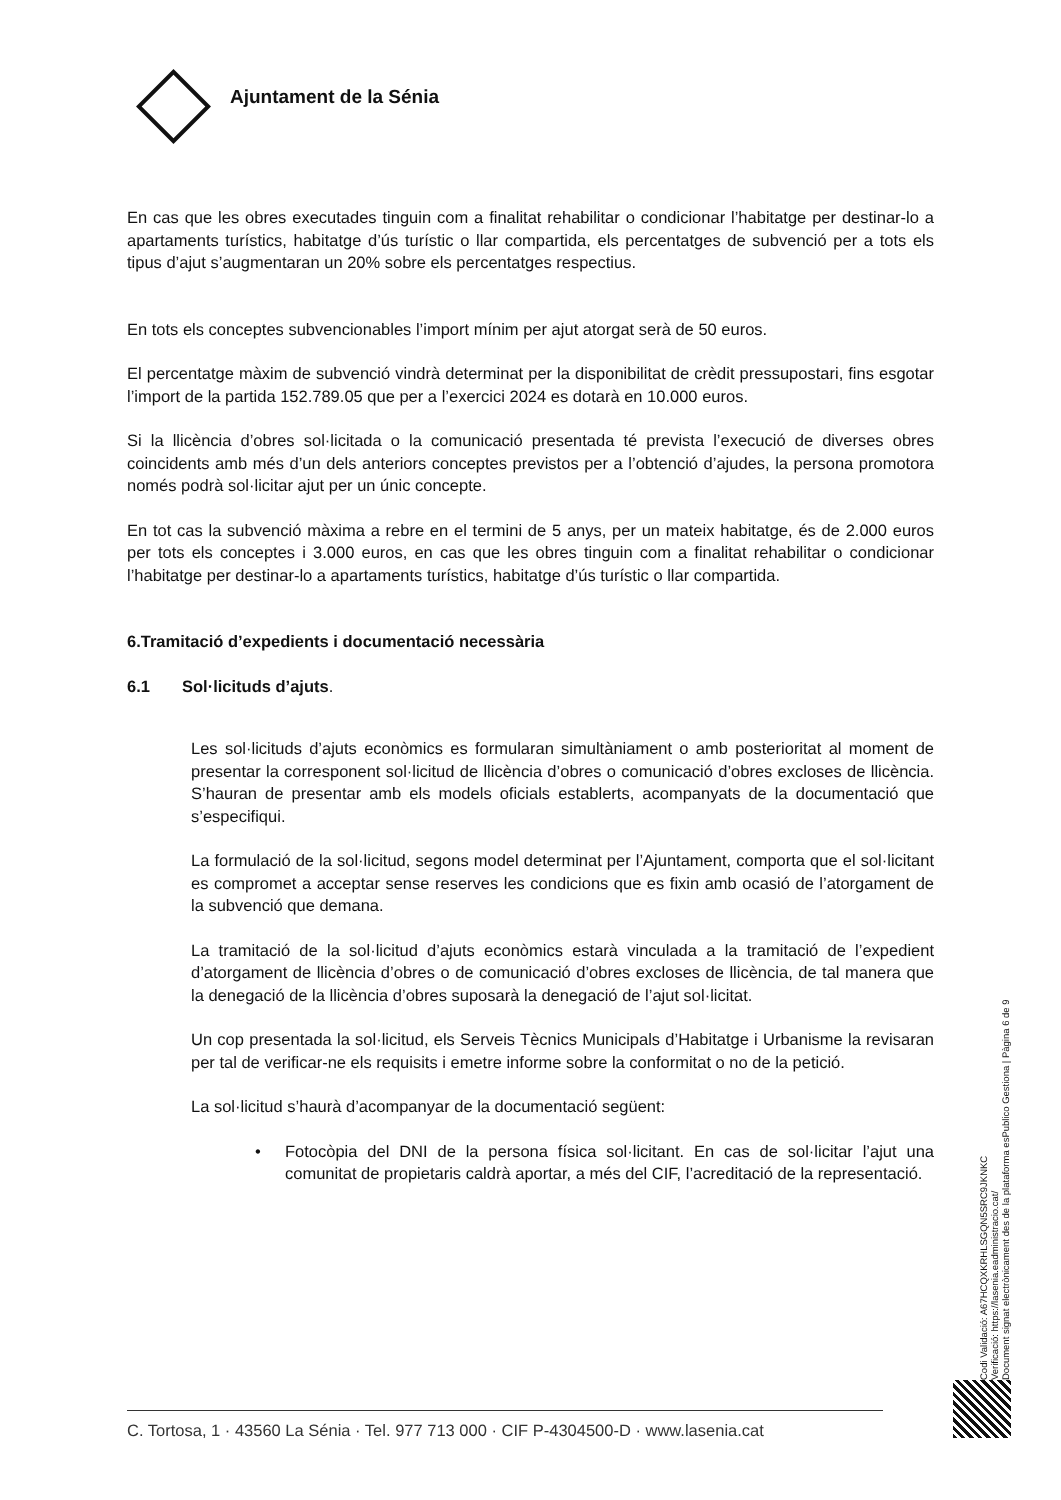Ajuntament de la Sénia
En cas que les obres executades tinguin com a finalitat rehabilitar o condicionar l’habitatge per destinar-lo a apartaments turístics, habitatge d’ús turístic o llar compartida, els percentatges de subvenció per a tots els tipus d’ajut s’augmentaran un 20% sobre els percentatges respectius.
En tots els conceptes subvencionables l’import mínim per ajut atorgat serà de 50 euros.
El percentatge màxim de subvenció vindrà determinat per la disponibilitat de crèdit pressupostari, fins esgotar l’import de la partida 152.789.05 que per a l’exercici 2024 es dotarà en 10.000 euros.
Si la llicència d’obres sol·licitada o la comunicació presentada té prevista l’execució de diverses obres coincidents amb més d’un dels anteriors conceptes previstos per a l’obtenció d’ajudes, la persona promotora només podrà sol·licitar ajut per un únic concepte.
En tot cas la subvenció màxima a rebre en el termini de 5 anys, per un mateix habitatge, és de 2.000 euros per tots els conceptes i 3.000 euros, en cas que les obres tinguin com a finalitat rehabilitar o condicionar l’habitatge per destinar-lo a apartaments turístics, habitatge d’ús turístic o llar compartida.
6.Tramitació d’expedients i documentació necessària
6.1 Sol·licituds d’ajuts.
Les sol·licituds d’ajuts econòmics es formularan simultàniament o amb posterioritat al moment de presentar la corresponent sol·licitud de llicència d’obres o comunicació d’obres excloses de llicència. S’hauran de presentar amb els models oficials establerts, acompanyats de la documentació que s’especifiqui.
La formulació de la sol·licitud, segons model determinat per l’Ajuntament, comporta que el sol·licitant es compromet a acceptar sense reserves les condicions que es fixin amb ocasió de l’atorgament de la subvenció que demana.
La tramitació de la sol·licitud d’ajuts econòmics estarà vinculada a la tramitació de l’expedient d’atorgament de llicència d’obres o de comunicació d’obres excloses de llicència, de tal manera que la denegació de la llicència d’obres suposarà la denegació de l’ajut sol·licitat.
Un cop presentada la sol·licitud, els Serveis Tècnics Municipals d’Habitatge i Urbanisme la revisaran per tal de verificar-ne els requisits i emetre informe sobre la conformitat o no de la petició.
La sol·licitud s’haurà d’acompanyar de la documentació següent:
• Fotocòpia del DNI de la persona física sol·licitant. En cas de sol·licitar l’ajut una comunitat de propietaris caldrà aportar, a més del CIF, l’acreditació de la representació.
Codi Validació: A67HCQXKRHLSGQN5SRC9JKNKC
Verificació: https://lasenia.eadministracio.cat/
Document signat electrònicament des de la plataforma esPublico Gestiona | Pàgina 6 de 9
C. Tortosa, 1 · 43560 La Sénia · Tel. 977 713 000 · CIF P-4304500-D · www.lasenia.cat